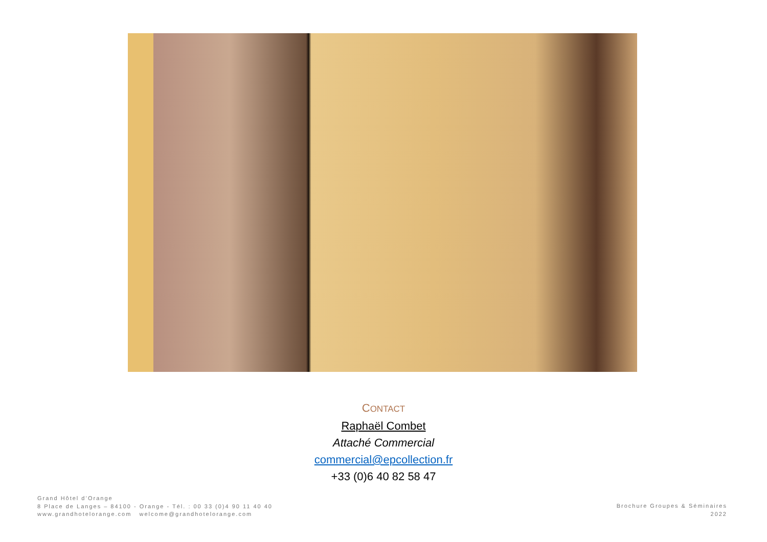CONTACT
Raphaël Combet
Attaché Commercial
commercial@epcollection.fr
+33 (0)6 40 82 58 47
Grand Hôtel d’Orange
8 Place de Langes – 84100 - Orange - Tél. : 00 33 (0)4 90 11 40 40
www.grandhotelorange.com welcome@grandhotelorange.com
Brochure Groupes & Séminaires
2022